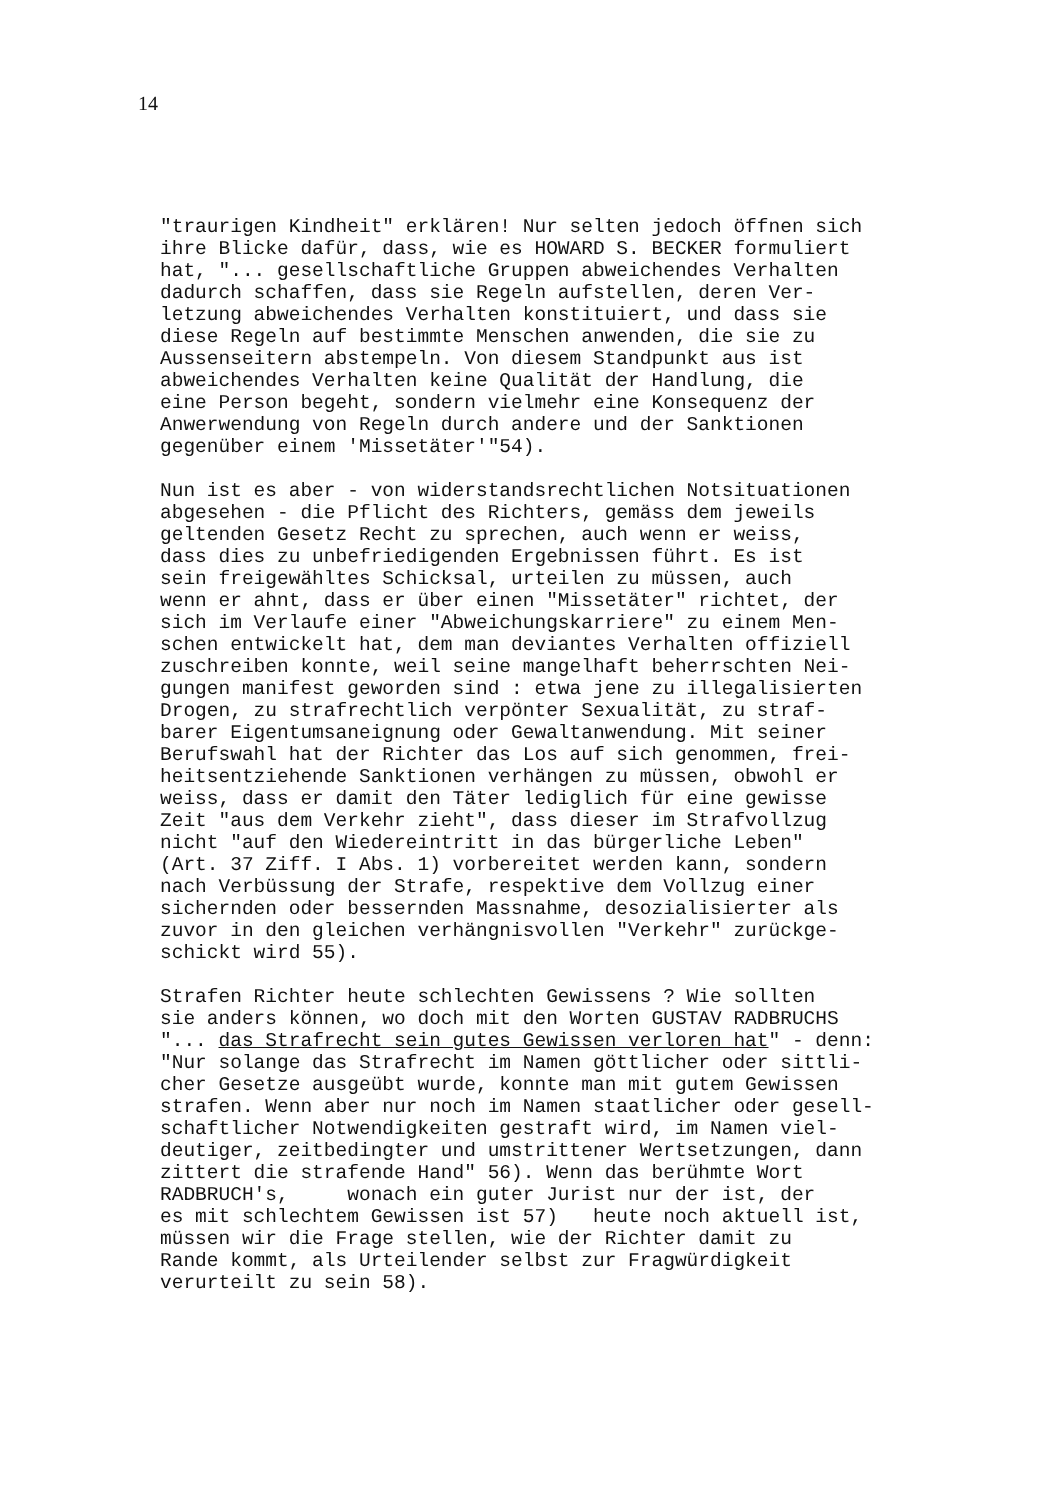14
"traurigen Kindheit" erklären! Nur selten jedoch öffnen sich ihre Blicke dafür, dass, wie es HOWARD S. BECKER formuliert hat, "... gesellschaftliche Gruppen abweichendes Verhalten dadurch schaffen, dass sie Regeln aufstellen, deren Ver- letzung abweichendes Verhalten konstituiert, und dass sie diese Regeln auf bestimmte Menschen anwenden, die sie zu Aussenseitern abstempeln. Von diesem Standpunkt aus ist abweichendes Verhalten keine Qualität der Handlung, die eine Person begeht, sondern vielmehr eine Konsequenz der Anwerwendung von Regeln durch andere und der Sanktionen gegenüber einem 'Missetäter'"54).
Nun ist es aber - von widerstandsrechtlichen Notsituationen abgesehen - die Pflicht des Richters, gemäss dem jeweils geltenden Gesetz Recht zu sprechen, auch wenn er weiss, dass dies zu unbefriedigenden Ergebnissen führt. Es ist sein freigewähltes Schicksal, urteilen zu müssen, auch wenn er ahnt, dass er über einen "Missetäter" richtet, der sich im Verlaufe einer "Abweichungskarriere" zu einem Men- schen entwickelt hat, dem man deviantes Verhalten offiziell zuschreiben konnte, weil seine mangelhaft beherrschten Nei- gungen manifest geworden sind : etwa jene zu illegalisierten Drogen, zu strafrechtlich verpönter Sexualität, zu straf- barer Eigentumsaneignung oder Gewaltanwendung. Mit seiner Berufswahl hat der Richter das Los auf sich genommen, frei- heitsentziehende Sanktionen verhängen zu müssen, obwohl er weiss, dass er damit den Täter lediglich für eine gewisse Zeit "aus dem Verkehr zieht", dass dieser im Strafvollzug nicht "auf den Wiedereintritt in das bürgerliche Leben" (Art. 37 Ziff. I Abs. 1) vorbereitet werden kann, sondern nach Verbüssung der Strafe, respektive dem Vollzug einer sichernden oder bessernden Massnahme, desozialisierter als zuvor in den gleichen verhängnisvollen "Verkehr" zurückge- schickt wird 55).
Strafen Richter heute schlechten Gewissens ? Wie sollten sie anders können, wo doch mit den Worten GUSTAV RADBRUCHS "... das Strafrecht sein gutes Gewissen verloren hat" - denn: "Nur solange das Strafrecht im Namen göttlicher oder sittli- cher Gesetze ausgeübt wurde, konnte man mit gutem Gewissen strafen. Wenn aber nur noch im Namen staatlicher oder gesell- schaftlicher Notwendigkeiten gestraft wird, im Namen viel- deutiger, zeitbedingter und umstrittener Wertsetzungen, dann zittert die strafende Hand" 56). Wenn das berühmte Wort RADBRUCH's, wonach ein guter Jurist nur der ist, der es mit schlechtem Gewissen ist 57) heute noch aktuell ist, müssen wir die Frage stellen, wie der Richter damit zu Rande kommt, als Urteilender selbst zur Fragwürdigkeit verurteilt zu sein 58).